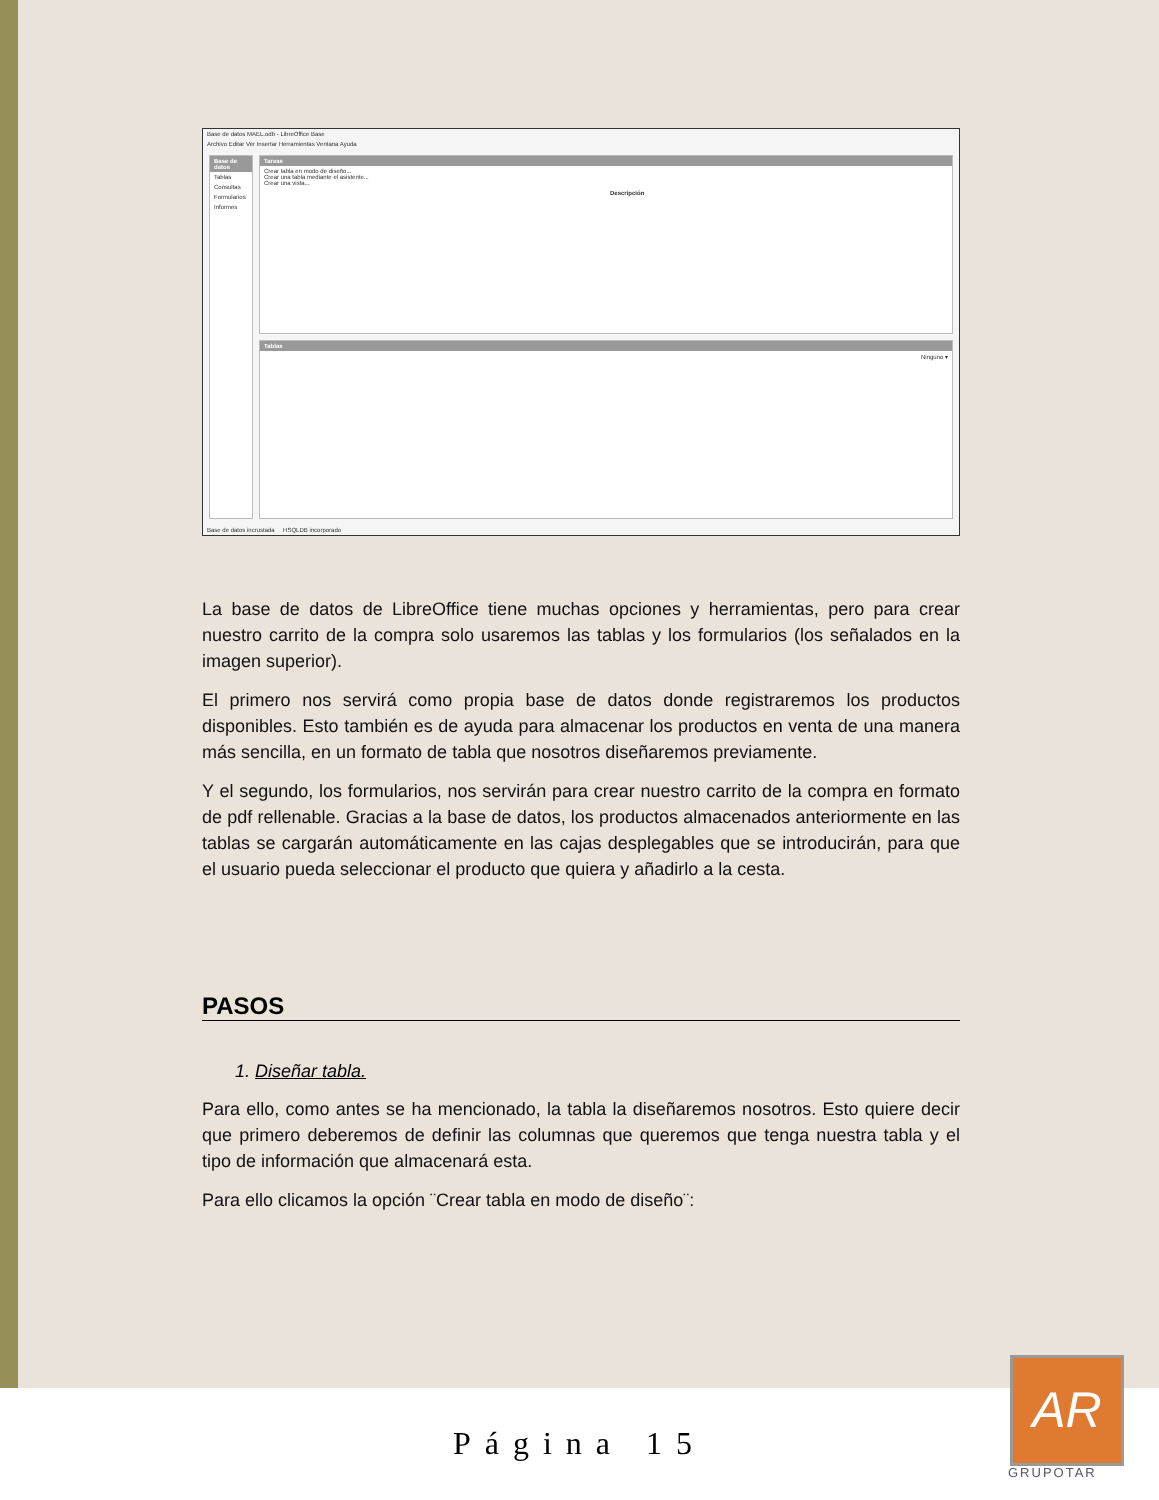Base de datos MAEL.odb - LibreOffice Base
Archivo Editar Ver Insertar Herramientas Ventana Ayuda
Base de datos
Tablas
Consultas
Formularios
Informes
Tareas
Crear tabla en modo de diseño...
Crear una tabla mediante el asistente...
Crear una vista...
Descripción
Tablas
Ninguno ▾
Base de datos incrustada HSQLDB incorporado
La base de datos de LibreOffice tiene muchas opciones y herramientas, pero para crear nuestro carrito de la compra solo usaremos las tablas y los formularios (los señalados en la imagen superior).
El primero nos servirá como propia base de datos donde registraremos los productos disponibles. Esto también es de ayuda para almacenar los productos en venta de una manera más sencilla, en un formato de tabla que nosotros diseñaremos previamente.
Y el segundo, los formularios, nos servirán para crear nuestro carrito de la compra en formato de pdf rellenable. Gracias a la base de datos, los productos almacenados anteriormente en las tablas se cargarán automáticamente en las cajas desplegables que se introducirán, para que el usuario pueda seleccionar el producto que quiera y añadirlo a la cesta.
PASOS
1. Diseñar tabla.
Para ello, como antes se ha mencionado, la tabla la diseñaremos nosotros. Esto quiere decir que primero deberemos de definir las columnas que queremos que tenga nuestra tabla y el tipo de información que almacenará esta.
Para ello clicamos la opción ¨Crear tabla en modo de diseño¨:
Página 15
AR
GRUPOTAR